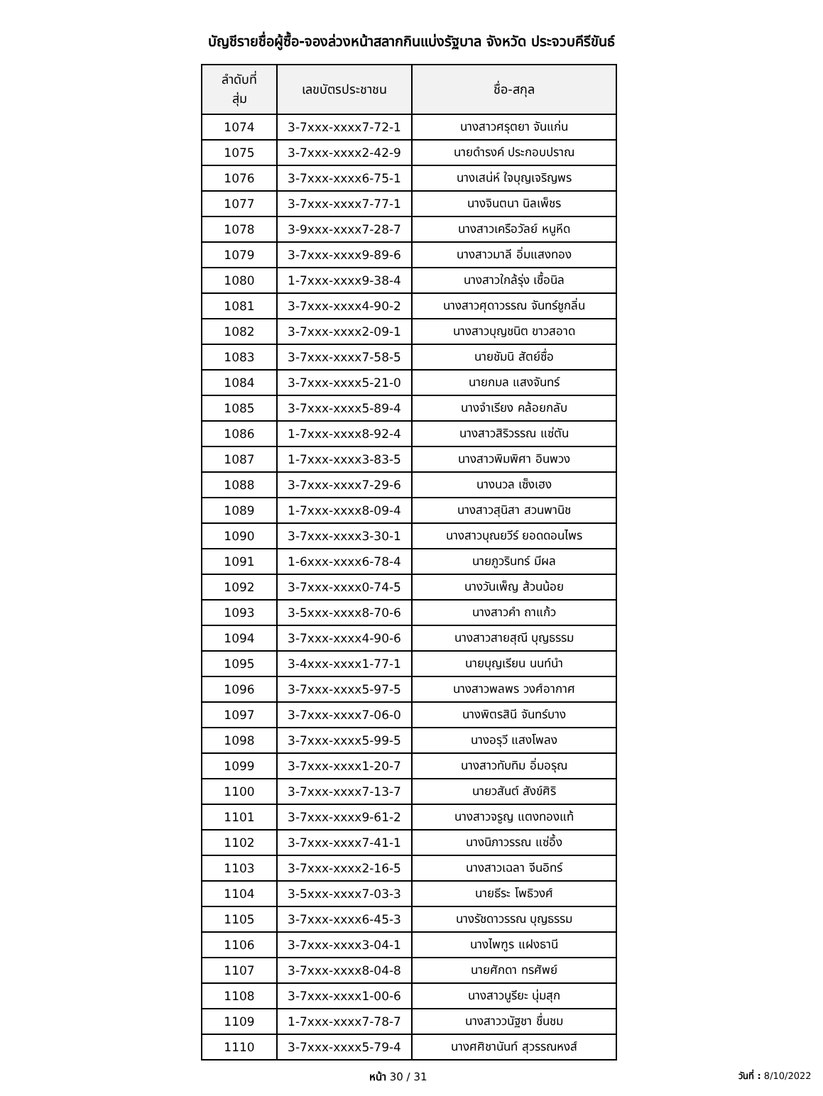บัญชีรายชื่อผู้ซื้อ-จองล่วงหน้าสลากกินแบ่งรัฐบาล จังหวัด ประจวบคีรีขันธ์
| ลำดับที่ สุ่ม | เลขบัตรประชาชน | ชื่อ-สกุล |
| --- | --- | --- |
| 1074 | 3-7xxx-xxxx7-72-1 | นางสาวศรุตยา จันแก่น |
| 1075 | 3-7xxx-xxxx2-42-9 | นายดำรงค์ ประกอบปราณ |
| 1076 | 3-7xxx-xxxx6-75-1 | นางเสน่ห์ ใจบุญเจริญพร |
| 1077 | 3-7xxx-xxxx7-77-1 | นางจินตนา นิลเพ็ชร |
| 1078 | 3-9xxx-xxxx7-28-7 | นางสาวเครือวัลย์ หนูหีด |
| 1079 | 3-7xxx-xxxx9-89-6 | นางสาวมาลี อิ่มแสงทอง |
| 1080 | 1-7xxx-xxxx9-38-4 | นางสาวใกล้รุ่ง เชื้อนิล |
| 1081 | 3-7xxx-xxxx4-90-2 | นางสาวศุดาวรรณ จันทร์ชูกลิ่น |
| 1082 | 3-7xxx-xxxx2-09-1 | นางสาวบุญชนิต ขาวสอาด |
| 1083 | 3-7xxx-xxxx7-58-5 | นายชัมนิ สัตย์ซื่อ |
| 1084 | 3-7xxx-xxxx5-21-0 | นายกมล แสงจันทร์ |
| 1085 | 3-7xxx-xxxx5-89-4 | นางจำเรียง คล้อยกลับ |
| 1086 | 1-7xxx-xxxx8-92-4 | นางสาวสิริวรรณ แซ่ตัน |
| 1087 | 1-7xxx-xxxx3-83-5 | นางสาวพิมพิศา อินพวง |
| 1088 | 3-7xxx-xxxx7-29-6 | นางนวล เซ็งเฮง |
| 1089 | 1-7xxx-xxxx8-09-4 | นางสาวสุนิสา สวนพานิช |
| 1090 | 3-7xxx-xxxx3-30-1 | นางสาวบุณยวีร์ ยอดดอนไพร |
| 1091 | 1-6xxx-xxxx6-78-4 | นายภูวรินทร์ มีผล |
| 1092 | 3-7xxx-xxxx0-74-5 | นางวันเพ็ญ ส้วนน้อย |
| 1093 | 3-5xxx-xxxx8-70-6 | นางสาวคำ ถาแก้ว |
| 1094 | 3-7xxx-xxxx4-90-6 | นางสาวสายสุณี บุญธรรม |
| 1095 | 3-4xxx-xxxx1-77-1 | นายบุญเรียน นนท์นำ |
| 1096 | 3-7xxx-xxxx5-97-5 | นางสาวพลพร วงศ์อากาศ |
| 1097 | 3-7xxx-xxxx7-06-0 | นางพิตรสินี จันทร์บาง |
| 1098 | 3-7xxx-xxxx5-99-5 | นางอรุวี แสงโพลง |
| 1099 | 3-7xxx-xxxx1-20-7 | นางสาวทับทิม อิ่มอรุณ |
| 1100 | 3-7xxx-xxxx7-13-7 | นายวสันต์ สังข์ศิริ |
| 1101 | 3-7xxx-xxxx9-61-2 | นางสาวจรูญ แตงทองแท้ |
| 1102 | 3-7xxx-xxxx7-41-1 | นางนิภาวรรณ แซ่อึ้ง |
| 1103 | 3-7xxx-xxxx2-16-5 | นางสาวเฉลา จีนอิทร์ |
| 1104 | 3-5xxx-xxxx7-03-3 | นายธีระ โพธิวงศ์ |
| 1105 | 3-7xxx-xxxx6-45-3 | นางรัชดาวรรณ บุญธรรม |
| 1106 | 3-7xxx-xxxx3-04-1 | นางไพฑูร แฝงธานี |
| 1107 | 3-7xxx-xxxx8-04-8 | นายศักดา ทรศัพย์ |
| 1108 | 3-7xxx-xxxx1-00-6 | นางสาวนูรียะ นุ่มสุก |
| 1109 | 1-7xxx-xxxx7-78-7 | นางสาววนัฐชา ชื่นชม |
| 1110 | 3-7xxx-xxxx5-79-4 | นางศศิชานันท์ สุวรรณหงส์ |
หน้า 30 / 31
วันที่ : 8/10/2022